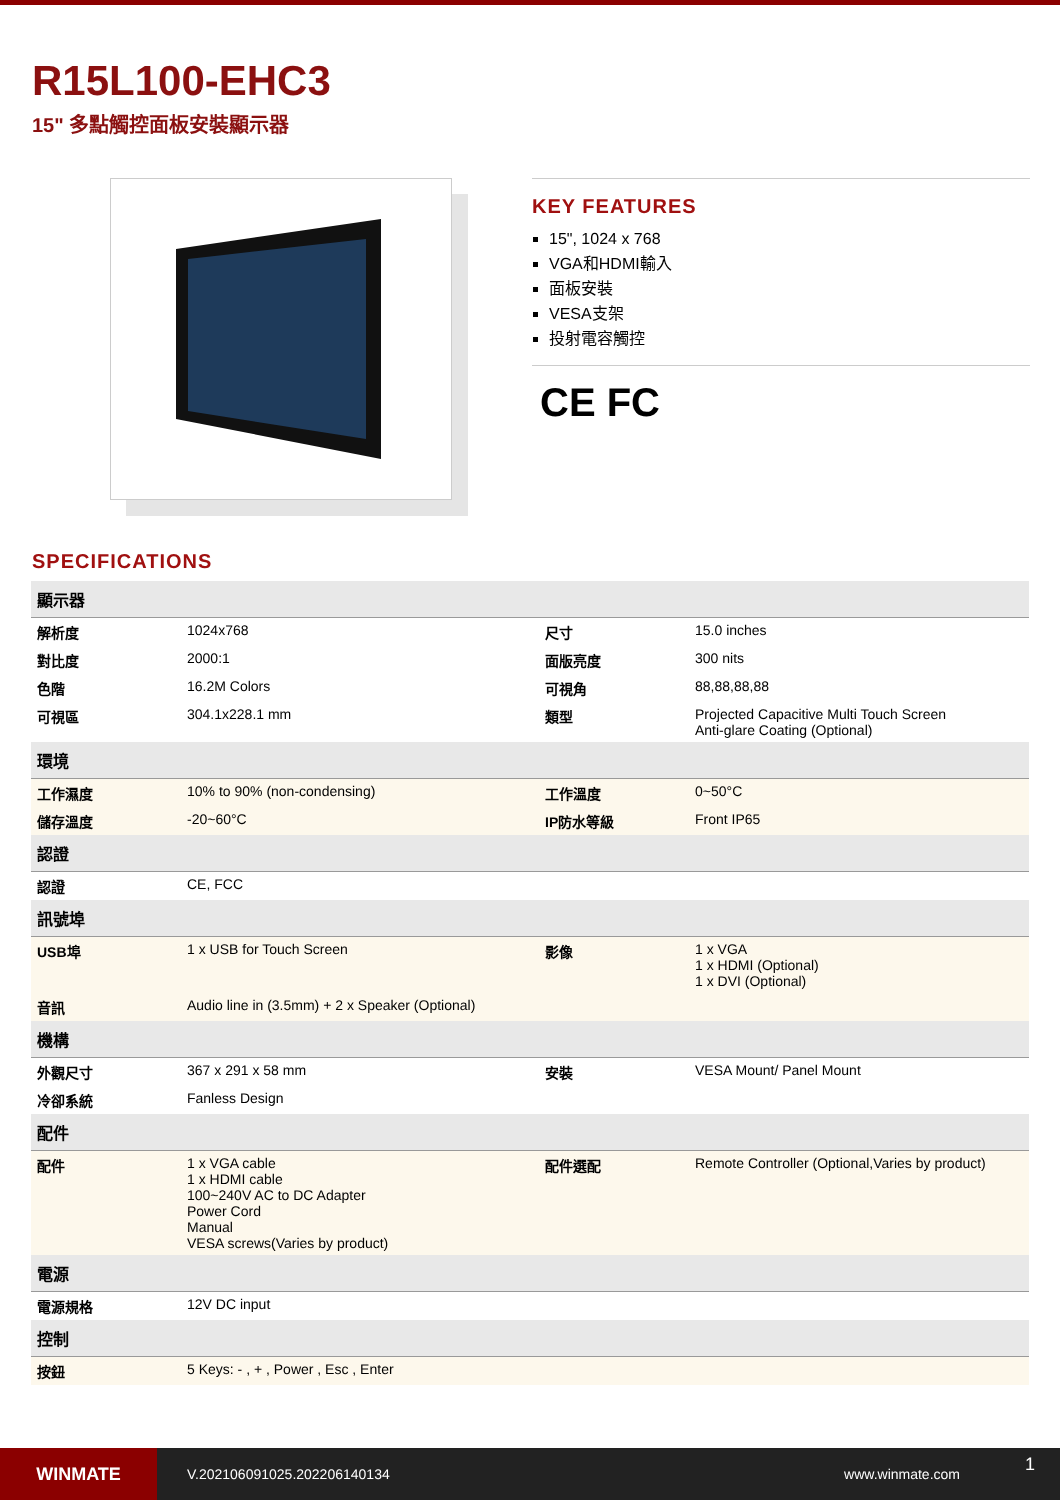R15L100-EHC3
15" 多點觸控面板安裝顯示器
KEY FEATURES
15", 1024 x 768
VGA和HDMI輸入
面板安裝
VESA支架
投射電容觸控
CE FC
SPECIFICATIONS
| 顯示器 | | | |
| --- | --- | --- | --- |
| 解析度 | 1024x768 | 尺寸 | 15.0 inches |
| 對比度 | 2000:1 | 面版亮度 | 300 nits |
| 色階 | 16.2M Colors | 可視角 | 88,88,88,88 |
| 可視區 | 304.1x228.1 mm | 類型 | Projected Capacitive Multi Touch Screen Anti-glare Coating (Optional) |
| 環境 | | | |
| 工作濕度 | 10% to 90% (non-condensing) | 工作溫度 | 0~50°C |
| 儲存溫度 | -20~60°C | IP防水等級 | Front IP65 |
| 認證 | | | |
| 認證 | CE, FCC | | |
| 訊號埠 | | | |
| USB埠 | 1 x USB for Touch Screen | 影像 | 1 x VGA 1 x HDMI (Optional) 1 x DVI (Optional) |
| 音訊 | Audio line in (3.5mm) + 2 x Speaker (Optional) | | |
| 機構 | | | |
| 外觀尺寸 | 367 x 291 x 58 mm | 安裝 | VESA Mount/ Panel Mount |
| 冷卻系統 | Fanless Design | | |
| 配件 | | | |
| 配件 | 1 x VGA cable 1 x HDMI cable 100~240V AC to DC Adapter Power Cord Manual VESA screws(Varies by product) | 配件選配 | Remote Controller (Optional,Varies by product) |
| 電源 | | | |
| 電源規格 | 12V DC input | | |
| 控制 | | | |
| 按鈕 | 5 Keys: - , + , Power , Esc , Enter | | |
WINMATE
V.202106091025.202206140134 www.winmate.com
1